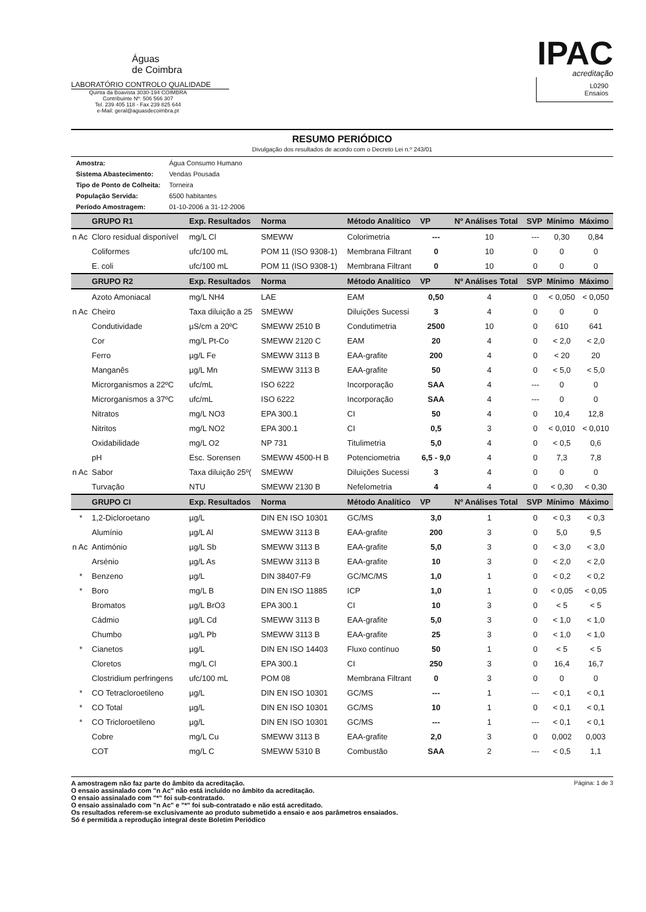Águas
de Coimbra
LABORATÓRIO CONTROLO QUALIDADE
Quinta da Boavista 3030-194 COIMBRA
Contribuinte Nº: 506 566 307
Tel. 239 405 118 - Fax 239 825 644
e-Mail: geral@aguasdecoimbra.pt
IPAC
acreditação
L0290
Ensaios
RESUMO PERIÓDICO
Divulgação dos resultados de acordo com o Decreto Lei n.º 243/01
| Amostra: | Água Consumo Humano |
| Sistema Abastecimento: | Vendas Pousada |
| Tipo de Ponto de Colheita: | Torneira |
| População Servida: | 6500 habitantes |
| Período Amostragem: | 01-10-2006 a 31-12-2006 |
| | GRUPO R1 | Exp. Resultados | Norma | Método Analítico | VP | Nº Análises Total | SVP | Mínimo | Máximo |
| --- | --- | --- | --- | --- | --- | --- | --- | --- | --- |
| n Ac | Cloro residual disponível | mg/L Cl | SMEWW | Colorimetria | --- | 10 | --- | 0,30 | 0,84 |
| | Coliformes | ufc/100 mL | POM 11 (ISO 9308-1) | Membrana Filtrant | 0 | 10 | 0 | 0 | 0 |
| | E. coli | ufc/100 mL | POM 11 (ISO 9308-1) | Membrana Filtrant | 0 | 10 | 0 | 0 | 0 |
| | GRUPO R2 | Exp. Resultados | Norma | Método Analítico | VP | Nº Análises Total | SVP | Mínimo | Máximo |
| | Azoto Amoniacal | mg/L NH4 | LAE | EAM | 0,50 | 4 | 0 | < 0,050 | < 0,050 |
| n Ac | Cheiro | Taxa diluição a 25 | SMEWW | Diluições Sucessi | 3 | 4 | 0 | 0 | 0 |
| | Condutividade | µS/cm a 20ºC | SMEWW 2510 B | Condutimetria | 2500 | 10 | 0 | 610 | 641 |
| | Cor | mg/L Pt-Co | SMEWW 2120 C | EAM | 20 | 4 | 0 | < 2,0 | < 2,0 |
| | Ferro | µg/L Fe | SMEWW 3113 B | EAA-grafite | 200 | 4 | 0 | < 20 | 20 |
| | Manganês | µg/L Mn | SMEWW 3113 B | EAA-grafite | 50 | 4 | 0 | < 5,0 | < 5,0 |
| | Microrganismos a 22ºC | ufc/mL | ISO 6222 | Incorporação | SAA | 4 | --- | 0 | 0 |
| | Microrganismos a 37ºC | ufc/mL | ISO 6222 | Incorporação | SAA | 4 | --- | 0 | 0 |
| | Nitratos | mg/L NO3 | EPA 300.1 | CI | 50 | 4 | 0 | 10,4 | 12,8 |
| | Nitritos | mg/L NO2 | EPA 300.1 | CI | 0,5 | 3 | 0 | < 0,010 | < 0,010 |
| | Oxidabilidade | mg/L O2 | NP 731 | Titulimetria | 5,0 | 4 | 0 | < 0,5 | 0,6 |
| | pH | Esc. Sorensen | SMEWW 4500-H B | Potenciometria | 6,5 - 9,0 | 4 | 0 | 7,3 | 7,8 |
| n Ac | Sabor | Taxa diluição 25º( | SMEWW | Diluições Sucessi | 3 | 4 | 0 | 0 | 0 |
| | Turvação | NTU | SMEWW 2130 B | Nefelometria | 4 | 4 | 0 | < 0,30 | < 0,30 |
| | GRUPO CI | Exp. Resultados | Norma | Método Analítico | VP | Nº Análises Total | SVP | Mínimo | Máximo |
| * | 1,2-Dicloroetano | µg/L | DIN EN ISO 10301 | GC/MS | 3,0 | 1 | 0 | < 0,3 | < 0,3 |
| | Alumínio | µg/L Al | SMEWW 3113 B | EAA-grafite | 200 | 3 | 0 | 5,0 | 9,5 |
| n Ac | Antimónio | µg/L Sb | SMEWW 3113 B | EAA-grafite | 5,0 | 3 | 0 | < 3,0 | < 3,0 |
| | Arsénio | µg/L As | SMEWW 3113 B | EAA-grafite | 10 | 3 | 0 | < 2,0 | < 2,0 |
| * | Benzeno | µg/L | DIN 38407-F9 | GC/MC/MS | 1,0 | 1 | 0 | < 0,2 | < 0,2 |
| * | Boro | mg/L B | DIN EN ISO 11885 | ICP | 1,0 | 1 | 0 | < 0,05 | < 0,05 |
| | Bromatos | µg/L BrO3 | EPA 300.1 | CI | 10 | 3 | 0 | < 5 | < 5 |
| | Cádmio | µg/L Cd | SMEWW 3113 B | EAA-grafite | 5,0 | 3 | 0 | < 1,0 | < 1,0 |
| | Chumbo | µg/L Pb | SMEWW 3113 B | EAA-grafite | 25 | 3 | 0 | < 1,0 | < 1,0 |
| * | Cianetos | µg/L | DIN EN ISO 14403 | Fluxo contínuo | 50 | 1 | 0 | < 5 | < 5 |
| | Cloretos | mg/L Cl | EPA 300.1 | CI | 250 | 3 | 0 | 16,4 | 16,7 |
| | Clostridium perfringens | ufc/100 mL | POM 08 | Membrana Filtrant | 0 | 3 | 0 | 0 | 0 |
| * | CO Tetracloroetileno | µg/L | DIN EN ISO 10301 | GC/MS | --- | 1 | --- | < 0,1 | < 0,1 |
| * | CO Total | µg/L | DIN EN ISO 10301 | GC/MS | 10 | 1 | 0 | < 0,1 | < 0,1 |
| * | CO Tricloroetileno | µg/L | DIN EN ISO 10301 | GC/MS | --- | 1 | --- | < 0,1 | < 0,1 |
| | Cobre | mg/L Cu | SMEWW 3113 B | EAA-grafite | 2,0 | 3 | 0 | 0,002 | 0,003 |
| | COT | mg/L C | SMEWW 5310 B | Combustão | SAA | 2 | --- | < 0,5 | 1,1 |
A amostragem não faz parte do âmbito da acreditação.
O ensaio assinalado com "n Ac" não está incluído no âmbito da acreditação.
O ensaio assinalado com "*" foi sub-contratado.
O ensaio assinalado com "n Ac" e "*" foi sub-contratado e não está acreditado.
Os resultados referem-se exclusivamente ao produto submetido a ensaio e aos parâmetros ensaiados.
Só é permitida a reprodução integral deste Boletim Periódico
Página: 1 de 3